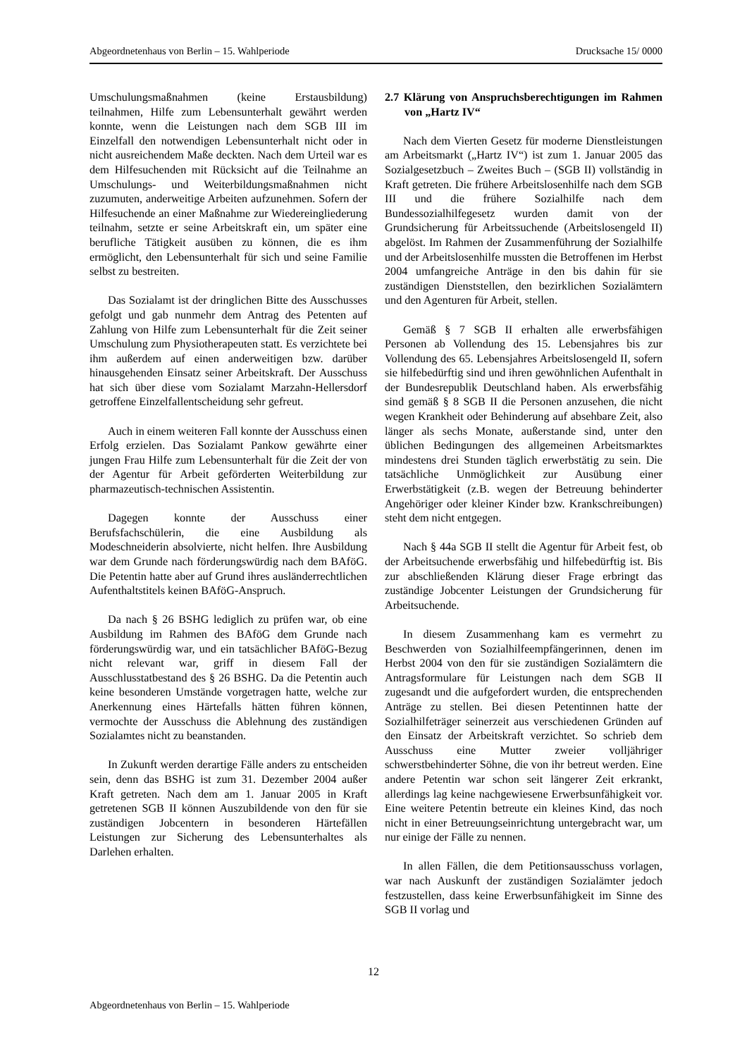Abgeordnetenhaus von Berlin – 15. Wahlperiode Drucksache 15/ 0000
Umschulungsmaßnahmen (keine Erstausbildung) teilnahmen, Hilfe zum Lebensunterhalt gewährt werden konnte, wenn die Leistungen nach dem SGB III im Einzelfall den notwendigen Lebens­unterhalt nicht oder in nicht ausreichendem Maße deckten. Nach dem Urteil war es dem Hilfesuchenden mit Rücksicht auf die Teilnahme an Umschulungs- und Weiterbildungsmaßnahmen nicht zuzumuten, anderweitige Arbeiten aufzunehmen. Sofern der Hilfesuchende an einer Maßnahme zur Wiederein­gliederung teilnahm, setzte er seine Arbeitskraft ein, um später eine berufliche Tätigkeit ausüben zu können, die es ihm ermöglicht, den Lebensunterhalt für sich und seine Familie selbst zu bestreiten.
Das Sozialamt ist der dringlichen Bitte des Ausschusses gefolgt und gab nunmehr dem Antrag des Petenten auf Zahlung von Hilfe zum Lebens­unterhalt für die Zeit seiner Umschulung zum Physiotherapeuten statt. Es verzichtete bei ihm außerdem auf einen anderweitigen bzw. darüber hinausgehenden Einsatz seiner Arbeitskraft. Der Ausschuss hat sich über diese vom Sozialamt Marzahn-Hellersdorf getroffene Einzelfallent­scheidung sehr gefreut.
Auch in einem weiteren Fall konnte der Ausschuss einen Erfolg erzielen. Das Sozialamt Pankow gewährte einer jungen Frau Hilfe zum Lebensunterhalt für die Zeit der von der Agentur für Arbeit geförderten Weiterbildung zur pharmazeutisch-technischen Assistentin.
Dagegen konnte der Ausschuss einer Berufsfachschülerin, die eine Ausbildung als Modeschneiderin absolvierte, nicht helfen. Ihre Ausbildung war dem Grunde nach förderungswürdig nach dem BAföG. Die Petentin hatte aber auf Grund ihres ausländerrechtlichen Aufenthaltstitels keinen BAföG-Anspruch.
Da nach § 26 BSHG lediglich zu prüfen war, ob eine Ausbildung im Rahmen des BAföG dem Grunde nach förderungswürdig war, und ein tatsächlicher BAföG-Bezug nicht relevant war, griff in diesem Fall der Ausschlusstatbestand des § 26 BSHG. Da die Petentin auch keine besonderen Umstände vorgetragen hatte, welche zur Anerkennung eines Härtefalls hätten führen können, vermochte der Ausschuss die Ablehnung des zuständigen Sozialamtes nicht zu beanstanden.
In Zukunft werden derartige Fälle anders zu entscheiden sein, denn das BSHG ist zum 31. Dezember 2004 außer Kraft getreten. Nach dem am 1. Januar 2005 in Kraft getretenen SGB II können Auszubildende von den für sie zuständigen Jobcentern in besonderen Härtefällen Leistungen zur Sicherung des Lebensunterhaltes als Darlehen erhalten.
2.7 Klärung von Anspruchsberechtigungen im Rahmen von „Hartz IV“
Nach dem Vierten Gesetz für moderne Dienstleistungen am Arbeitsmarkt („Hartz IV“) ist zum 1. Januar 2005 das Sozialgesetzbuch – Zweites Buch – (SGB II) vollständig in Kraft getreten. Die frühere Arbeitslosenhilfe nach dem SGB III und die frühere Sozialhilfe nach dem Bundessozialhilfegesetz wurden damit von der Grundsicherung für Arbeitssuchende (Arbeitslosengeld II) abgelöst. Im Rahmen der Zusammenführung der Sozialhilfe und der Arbeitslosenhilfe mussten die Betroffenen im Herbst 2004 umfangreiche Anträge in den bis dahin für sie zuständigen Dienststellen, den bezirklichen Sozialämtern und den Agenturen für Arbeit, stellen.
Gemäß § 7 SGB II erhalten alle erwerbsfähigen Personen ab Vollendung des 15. Lebensjahres bis zur Vollendung des 65. Lebensjahres Arbeitslosengeld II, sofern sie hilfebedürftig sind und ihren gewöhnlichen Aufenthalt in der Bundesrepublik Deutschland haben. Als erwerbsfähig sind gemäß § 8 SGB II die Personen anzusehen, die nicht wegen Krankheit oder Behinderung auf absehbare Zeit, also länger als sechs Monate, außerstande sind, unter den üblichen Bedingungen des allgemeinen Arbeitsmarktes mindestens drei Stunden täglich erwerbstätig zu sein. Die tatsächliche Unmöglichkeit zur Ausübung einer Erwerbstätigkeit (z.B. wegen der Betreuung behinderter Angehöriger oder kleiner Kinder bzw. Krankschreibungen) steht dem nicht entgegen.
Nach § 44a SGB II stellt die Agentur für Arbeit fest, ob der Arbeitsuchende erwerbsfähig und hilfebedürftig ist. Bis zur abschließenden Klärung dieser Frage erbringt das zuständige Jobcenter Leistungen der Grundsicherung für Arbeitsuchende.
In diesem Zusammenhang kam es vermehrt zu Beschwerden von Sozialhilfeempfängerinnen, denen im Herbst 2004 von den für sie zuständigen Sozialämtern die Antragsformulare für Leistungen nach dem SGB II zugesandt und die aufgefordert wurden, die entsprechenden Anträge zu stellen. Bei diesen Petentinnen hatte der Sozialhilfeträger seinerzeit aus verschiedenen Gründen auf den Einsatz der Arbeitskraft verzichtet. So schrieb dem Ausschuss eine Mutter zweier volljähriger schwerstbehinderter Söhne, die von ihr betreut werden. Eine andere Petentin war schon seit längerer Zeit erkrankt, allerdings lag keine nachgewiesene Erwerbs­unfähigkeit vor. Eine weitere Petentin betreute ein kleines Kind, das noch nicht in einer Betreuungseinrichtung untergebracht war, um nur einige der Fälle zu nennen.
In allen Fällen, die dem Petitionsausschuss vorlagen, war nach Auskunft der zuständigen Sozialämter jedoch festzustellen, dass keine Erwerbsunfähigkeit im Sinne des SGB II vorlag und
12
Abgeordnetenhaus von Berlin – 15. Wahlperiode